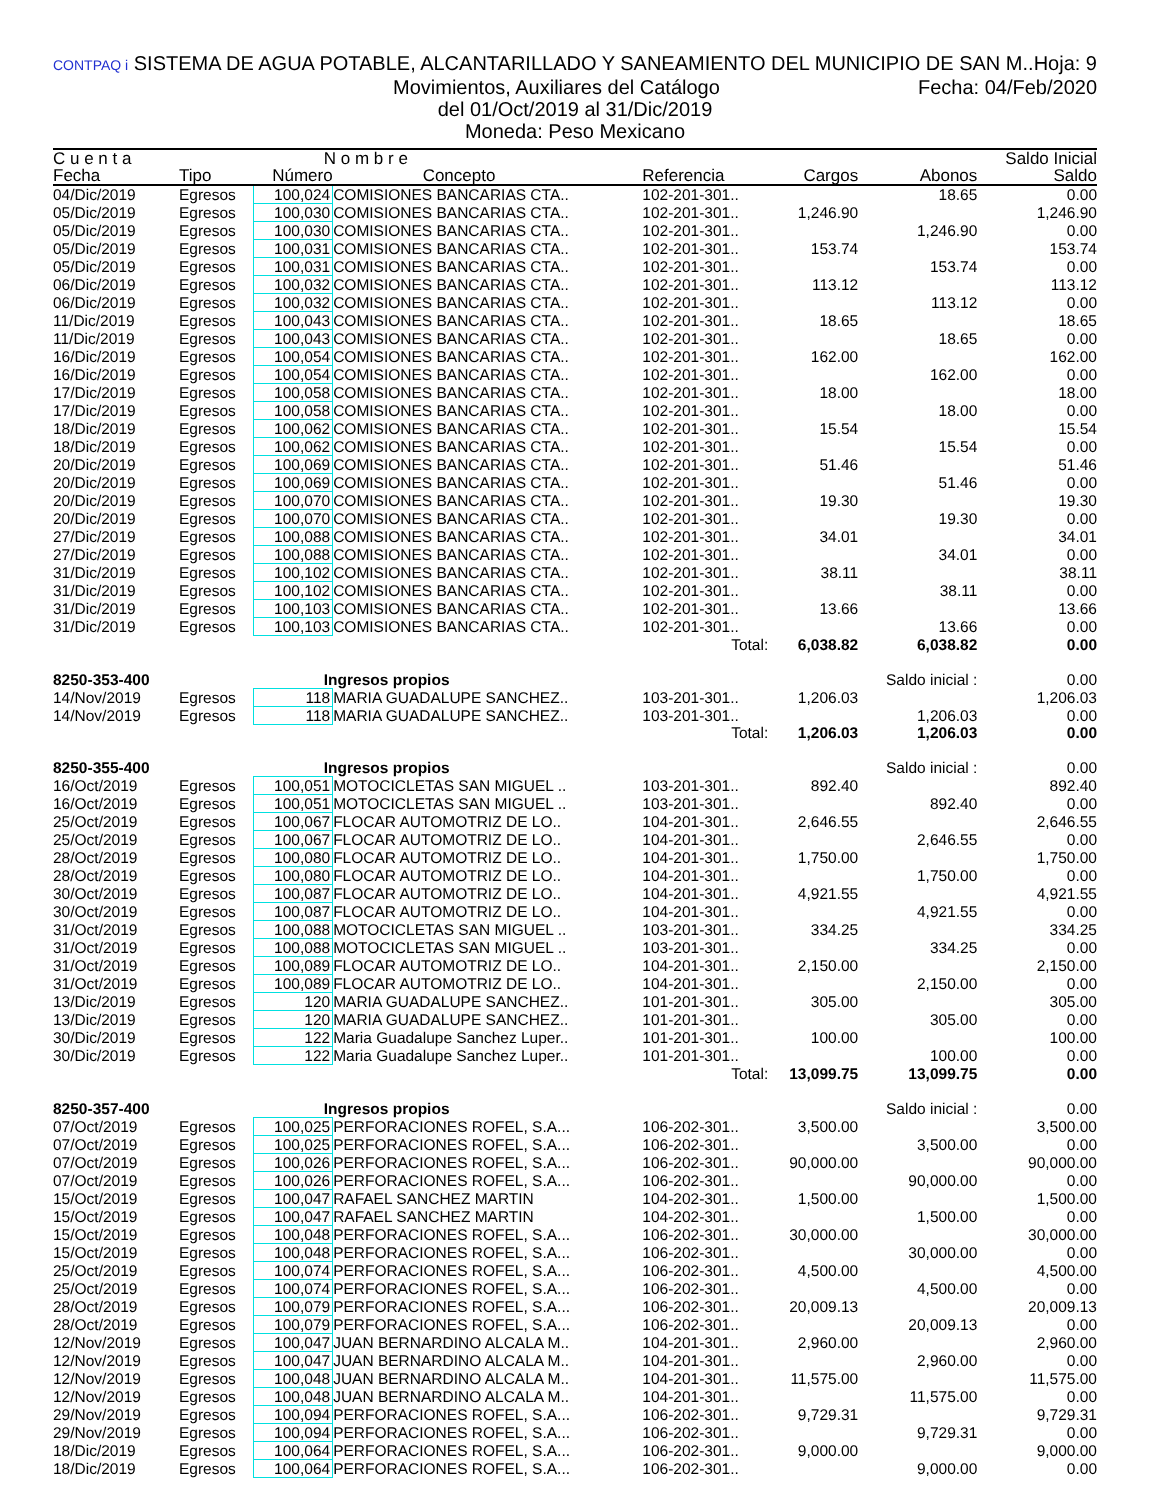CONTPAQ i SISTEMA DE AGUA POTABLE, ALCANTARILLADO Y SANEAMIENTO DEL MUNICIPIO DE SAN M.. Hoja: 9
Movimientos, Auxiliares del Catálogo Fecha: 04/Feb/2020
del 01/Oct/2019 al 31/Dic/2019
Moneda: Peso Mexicano
| C u e n t a | | N o m b r e | | | | | Saldo Inicial |
| --- | --- | --- | --- | --- | --- | --- | --- |
| Fecha | Tipo | Número | Concepto | Referencia | Cargos | Abonos | Saldo |
| 04/Dic/2019 | Egresos | 100,024 | COMISIONES BANCARIAS CTA.. | 102-201-301.. | | 18.65 | 0.00 |
| 05/Dic/2019 | Egresos | 100,030 | COMISIONES BANCARIAS CTA.. | 102-201-301.. | 1,246.90 | | 1,246.90 |
| 05/Dic/2019 | Egresos | 100,030 | COMISIONES BANCARIAS CTA.. | 102-201-301.. | | 1,246.90 | 0.00 |
| 05/Dic/2019 | Egresos | 100,031 | COMISIONES BANCARIAS CTA.. | 102-201-301.. | 153.74 | | 153.74 |
| 05/Dic/2019 | Egresos | 100,031 | COMISIONES BANCARIAS CTA.. | 102-201-301.. | | 153.74 | 0.00 |
| 06/Dic/2019 | Egresos | 100,032 | COMISIONES BANCARIAS CTA.. | 102-201-301.. | 113.12 | | 113.12 |
| 06/Dic/2019 | Egresos | 100,032 | COMISIONES BANCARIAS CTA.. | 102-201-301.. | | 113.12 | 0.00 |
| 11/Dic/2019 | Egresos | 100,043 | COMISIONES BANCARIAS CTA.. | 102-201-301.. | 18.65 | | 18.65 |
| 11/Dic/2019 | Egresos | 100,043 | COMISIONES BANCARIAS CTA.. | 102-201-301.. | | 18.65 | 0.00 |
| 16/Dic/2019 | Egresos | 100,054 | COMISIONES BANCARIAS CTA.. | 102-201-301.. | 162.00 | | 162.00 |
| 16/Dic/2019 | Egresos | 100,054 | COMISIONES BANCARIAS CTA.. | 102-201-301.. | | 162.00 | 0.00 |
| 17/Dic/2019 | Egresos | 100,058 | COMISIONES BANCARIAS CTA.. | 102-201-301.. | 18.00 | | 18.00 |
| 17/Dic/2019 | Egresos | 100,058 | COMISIONES BANCARIAS CTA.. | 102-201-301.. | | 18.00 | 0.00 |
| 18/Dic/2019 | Egresos | 100,062 | COMISIONES BANCARIAS CTA.. | 102-201-301.. | 15.54 | | 15.54 |
| 18/Dic/2019 | Egresos | 100,062 | COMISIONES BANCARIAS CTA.. | 102-201-301.. | | 15.54 | 0.00 |
| 20/Dic/2019 | Egresos | 100,069 | COMISIONES BANCARIAS CTA.. | 102-201-301.. | 51.46 | | 51.46 |
| 20/Dic/2019 | Egresos | 100,069 | COMISIONES BANCARIAS CTA.. | 102-201-301.. | | 51.46 | 0.00 |
| 20/Dic/2019 | Egresos | 100,070 | COMISIONES BANCARIAS CTA.. | 102-201-301.. | 19.30 | | 19.30 |
| 20/Dic/2019 | Egresos | 100,070 | COMISIONES BANCARIAS CTA.. | 102-201-301.. | | 19.30 | 0.00 |
| 27/Dic/2019 | Egresos | 100,088 | COMISIONES BANCARIAS CTA.. | 102-201-301.. | 34.01 | | 34.01 |
| 27/Dic/2019 | Egresos | 100,088 | COMISIONES BANCARIAS CTA.. | 102-201-301.. | | 34.01 | 0.00 |
| 31/Dic/2019 | Egresos | 100,102 | COMISIONES BANCARIAS CTA.. | 102-201-301.. | 38.11 | | 38.11 |
| 31/Dic/2019 | Egresos | 100,102 | COMISIONES BANCARIAS CTA.. | 102-201-301.. | | 38.11 | 0.00 |
| 31/Dic/2019 | Egresos | 100,103 | COMISIONES BANCARIAS CTA.. | 102-201-301.. | 13.66 | | 13.66 |
| 31/Dic/2019 | Egresos | 100,103 | COMISIONES BANCARIAS CTA.. | 102-201-301.. | | 13.66 | 0.00 |
| | | | | Total: | 6,038.82 | 6,038.82 | 0.00 |
| 8250-353-400 | | Ingresos propios | | | | Saldo inicial : | 0.00 |
| 14/Nov/2019 | Egresos | 118 | MARIA GUADALUPE SANCHEZ.. | 103-201-301.. | 1,206.03 | | 1,206.03 |
| 14/Nov/2019 | Egresos | 118 | MARIA GUADALUPE SANCHEZ.. | 103-201-301.. | | 1,206.03 | 0.00 |
| | | | | Total: | 1,206.03 | 1,206.03 | 0.00 |
| 8250-355-400 | | Ingresos propios | | | | Saldo inicial : | 0.00 |
| 16/Oct/2019 | Egresos | 100,051 | MOTOCICLETAS SAN MIGUEL .. | 103-201-301.. | 892.40 | | 892.40 |
| 16/Oct/2019 | Egresos | 100,051 | MOTOCICLETAS SAN MIGUEL .. | 103-201-301.. | | 892.40 | 0.00 |
| 25/Oct/2019 | Egresos | 100,067 | FLOCAR AUTOMOTRIZ DE LO.. | 104-201-301.. | 2,646.55 | | 2,646.55 |
| 25/Oct/2019 | Egresos | 100,067 | FLOCAR AUTOMOTRIZ DE LO.. | 104-201-301.. | | 2,646.55 | 0.00 |
| 28/Oct/2019 | Egresos | 100,080 | FLOCAR AUTOMOTRIZ DE LO.. | 104-201-301.. | 1,750.00 | | 1,750.00 |
| 28/Oct/2019 | Egresos | 100,080 | FLOCAR AUTOMOTRIZ DE LO.. | 104-201-301.. | | 1,750.00 | 0.00 |
| 30/Oct/2019 | Egresos | 100,087 | FLOCAR AUTOMOTRIZ DE LO.. | 104-201-301.. | 4,921.55 | | 4,921.55 |
| 30/Oct/2019 | Egresos | 100,087 | FLOCAR AUTOMOTRIZ DE LO.. | 104-201-301.. | | 4,921.55 | 0.00 |
| 31/Oct/2019 | Egresos | 100,088 | MOTOCICLETAS SAN MIGUEL .. | 103-201-301.. | 334.25 | | 334.25 |
| 31/Oct/2019 | Egresos | 100,088 | MOTOCICLETAS SAN MIGUEL .. | 103-201-301.. | | 334.25 | 0.00 |
| 31/Oct/2019 | Egresos | 100,089 | FLOCAR AUTOMOTRIZ DE LO.. | 104-201-301.. | 2,150.00 | | 2,150.00 |
| 31/Oct/2019 | Egresos | 100,089 | FLOCAR AUTOMOTRIZ DE LO.. | 104-201-301.. | | 2,150.00 | 0.00 |
| 13/Dic/2019 | Egresos | 120 | MARIA GUADALUPE SANCHEZ.. | 101-201-301.. | 305.00 | | 305.00 |
| 13/Dic/2019 | Egresos | 120 | MARIA GUADALUPE SANCHEZ.. | 101-201-301.. | | 305.00 | 0.00 |
| 30/Dic/2019 | Egresos | 122 | Maria Guadalupe Sanchez Luper.. | 101-201-301.. | 100.00 | | 100.00 |
| 30/Dic/2019 | Egresos | 122 | Maria Guadalupe Sanchez Luper.. | 101-201-301.. | | 100.00 | 0.00 |
| | | | | Total: | 13,099.75 | 13,099.75 | 0.00 |
| 8250-357-400 | | Ingresos propios | | | | Saldo inicial : | 0.00 |
| 07/Oct/2019 | Egresos | 100,025 | PERFORACIONES ROFEL, S.A... | 106-202-301.. | 3,500.00 | | 3,500.00 |
| 07/Oct/2019 | Egresos | 100,025 | PERFORACIONES ROFEL, S.A... | 106-202-301.. | | 3,500.00 | 0.00 |
| 07/Oct/2019 | Egresos | 100,026 | PERFORACIONES ROFEL, S.A... | 106-202-301.. | 90,000.00 | | 90,000.00 |
| 07/Oct/2019 | Egresos | 100,026 | PERFORACIONES ROFEL, S.A... | 106-202-301.. | | 90,000.00 | 0.00 |
| 15/Oct/2019 | Egresos | 100,047 | RAFAEL SANCHEZ MARTIN | 104-202-301.. | 1,500.00 | | 1,500.00 |
| 15/Oct/2019 | Egresos | 100,047 | RAFAEL SANCHEZ MARTIN | 104-202-301.. | | 1,500.00 | 0.00 |
| 15/Oct/2019 | Egresos | 100,048 | PERFORACIONES ROFEL, S.A... | 106-202-301.. | 30,000.00 | | 30,000.00 |
| 15/Oct/2019 | Egresos | 100,048 | PERFORACIONES ROFEL, S.A... | 106-202-301.. | | 30,000.00 | 0.00 |
| 25/Oct/2019 | Egresos | 100,074 | PERFORACIONES ROFEL, S.A... | 106-202-301.. | 4,500.00 | | 4,500.00 |
| 25/Oct/2019 | Egresos | 100,074 | PERFORACIONES ROFEL, S.A... | 106-202-301.. | | 4,500.00 | 0.00 |
| 28/Oct/2019 | Egresos | 100,079 | PERFORACIONES ROFEL, S.A... | 106-202-301.. | 20,009.13 | | 20,009.13 |
| 28/Oct/2019 | Egresos | 100,079 | PERFORACIONES ROFEL, S.A... | 106-202-301.. | | 20,009.13 | 0.00 |
| 12/Nov/2019 | Egresos | 100,047 | JUAN BERNARDINO ALCALA M.. | 104-201-301.. | 2,960.00 | | 2,960.00 |
| 12/Nov/2019 | Egresos | 100,047 | JUAN BERNARDINO ALCALA M.. | 104-201-301.. | | 2,960.00 | 0.00 |
| 12/Nov/2019 | Egresos | 100,048 | JUAN BERNARDINO ALCALA M.. | 104-201-301.. | 11,575.00 | | 11,575.00 |
| 12/Nov/2019 | Egresos | 100,048 | JUAN BERNARDINO ALCALA M.. | 104-201-301.. | | 11,575.00 | 0.00 |
| 29/Nov/2019 | Egresos | 100,094 | PERFORACIONES ROFEL, S.A... | 106-202-301.. | 9,729.31 | | 9,729.31 |
| 29/Nov/2019 | Egresos | 100,094 | PERFORACIONES ROFEL, S.A... | 106-202-301.. | | 9,729.31 | 0.00 |
| 18/Dic/2019 | Egresos | 100,064 | PERFORACIONES ROFEL, S.A... | 106-202-301.. | 9,000.00 | | 9,000.00 |
| 18/Dic/2019 | Egresos | 100,064 | PERFORACIONES ROFEL, S.A... | 106-202-301.. | | 9,000.00 | 0.00 |